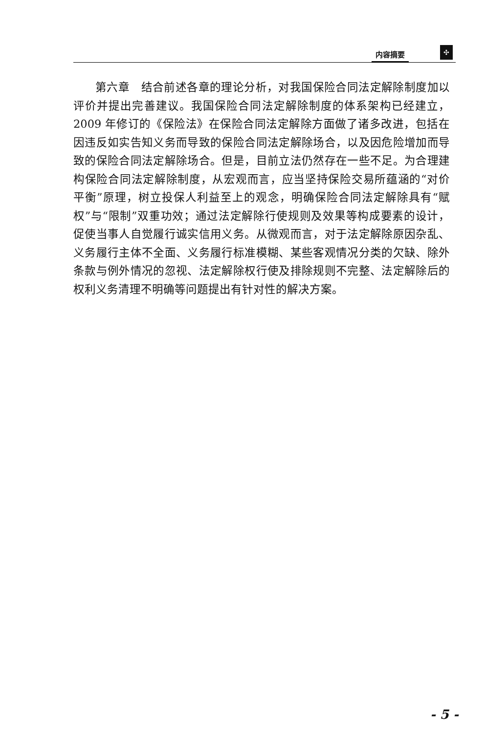内容摘要 ✣
第六章　结合前述各章的理论分析，对我国保险合同法定解除制度加以评价并提出完善建议。我国保险合同法定解除制度的体系架构已经建立，2009 年修订的《保险法》在保险合同法定解除方面做了诸多改进，包括在因违反如实告知义务而导致的保险合同法定解除场合，以及因危险增加而导致的保险合同法定解除场合。但是，目前立法仍然存在一些不足。为合理建构保险合同法定解除制度，从宏观而言，应当坚持保险交易所蕴涵的“对价平衡”原理，树立投保人利益至上的观念，明确保险合同法定解除具有“赋权”与“限制”双重功效；通过法定解除行使规则及效果等构成要素的设计，促使当事人自觉履行诚实信用义务。从微观而言，对于法定解除原因杂乱、义务履行主体不全面、义务履行标准模糊、某些客观情况分类的欠缺、除外条款与例外情况的忽视、法定解除权行使及排除规则不完整、法定解除后的权利义务清理不明确等问题提出有针对性的解决方案。
- 5 -